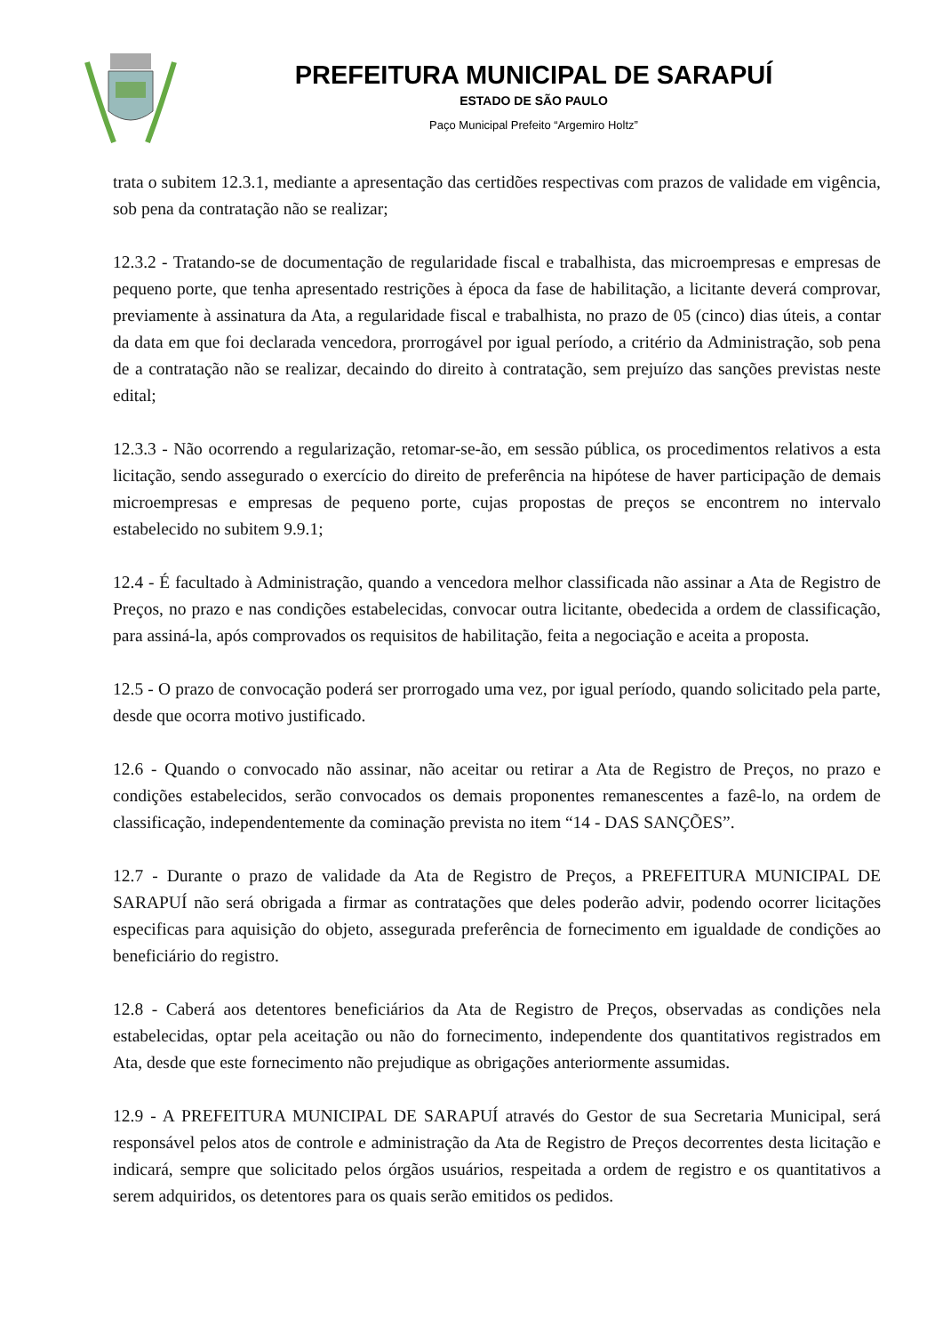PREFEITURA MUNICIPAL DE SARAPUÍ
ESTADO DE SÃO PAULO
Paço Municipal Prefeito “Argemiro Holtz”
trata o subitem 12.3.1, mediante a apresentação das certidões respectivas com prazos de validade em vigência, sob pena da contratação não se realizar;
12.3.2 - Tratando-se de documentação de regularidade fiscal e trabalhista, das microempresas e empresas de pequeno porte, que tenha apresentado restrições à época da fase de habilitação, a licitante deverá comprovar, previamente à assinatura da Ata, a regularidade fiscal e trabalhista, no prazo de 05 (cinco) dias úteis, a contar da data em que foi declarada vencedora, prorrogável por igual período, a critério da Administração, sob pena de a contratação não se realizar, decaindo do direito à contratação, sem prejuízo das sanções previstas neste edital;
12.3.3 - Não ocorrendo a regularização, retomar-se-ão, em sessão pública, os procedimentos relativos a esta licitação, sendo assegurado o exercício do direito de preferência na hipótese de haver participação de demais microempresas e empresas de pequeno porte, cujas propostas de preços se encontrem no intervalo estabelecido no subitem 9.9.1;
12.4 - É facultado à Administração, quando a vencedora melhor classificada não assinar a Ata de Registro de Preços, no prazo e nas condições estabelecidas, convocar outra licitante, obedecida a ordem de classificação, para assiná-la, após comprovados os requisitos de habilitação, feita a negociação e aceita a proposta.
12.5 - O prazo de convocação poderá ser prorrogado uma vez, por igual período, quando solicitado pela parte, desde que ocorra motivo justificado.
12.6 - Quando o convocado não assinar, não aceitar ou retirar a Ata de Registro de Preços, no prazo e condições estabelecidos, serão convocados os demais proponentes remanescentes a fazê-lo, na ordem de classificação, independentemente da cominação prevista no item “14 - DAS SANÇÕES”.
12.7 - Durante o prazo de validade da Ata de Registro de Preços, a PREFEITURA MUNICIPAL DE SARAPUÍ não será obrigada a firmar as contratações que deles poderão advir, podendo ocorrer licitações especificas para aquisição do objeto, assegurada preferência de fornecimento em igualdade de condições ao beneficiário do registro.
12.8 - Caberá aos detentores beneficiários da Ata de Registro de Preços, observadas as condições nela estabelecidas, optar pela aceitação ou não do fornecimento, independente dos quantitativos registrados em Ata, desde que este fornecimento não prejudique as obrigações anteriormente assumidas.
12.9 - A PREFEITURA MUNICIPAL DE SARAPUÍ através do Gestor de sua Secretaria Municipal, será responsável pelos atos de controle e administração da Ata de Registro de Preços decorrentes desta licitação e indicará, sempre que solicitado pelos órgãos usuários, respeitada a ordem de registro e os quantitativos a serem adquiridos, os detentores para os quais serão emitidos os pedidos.